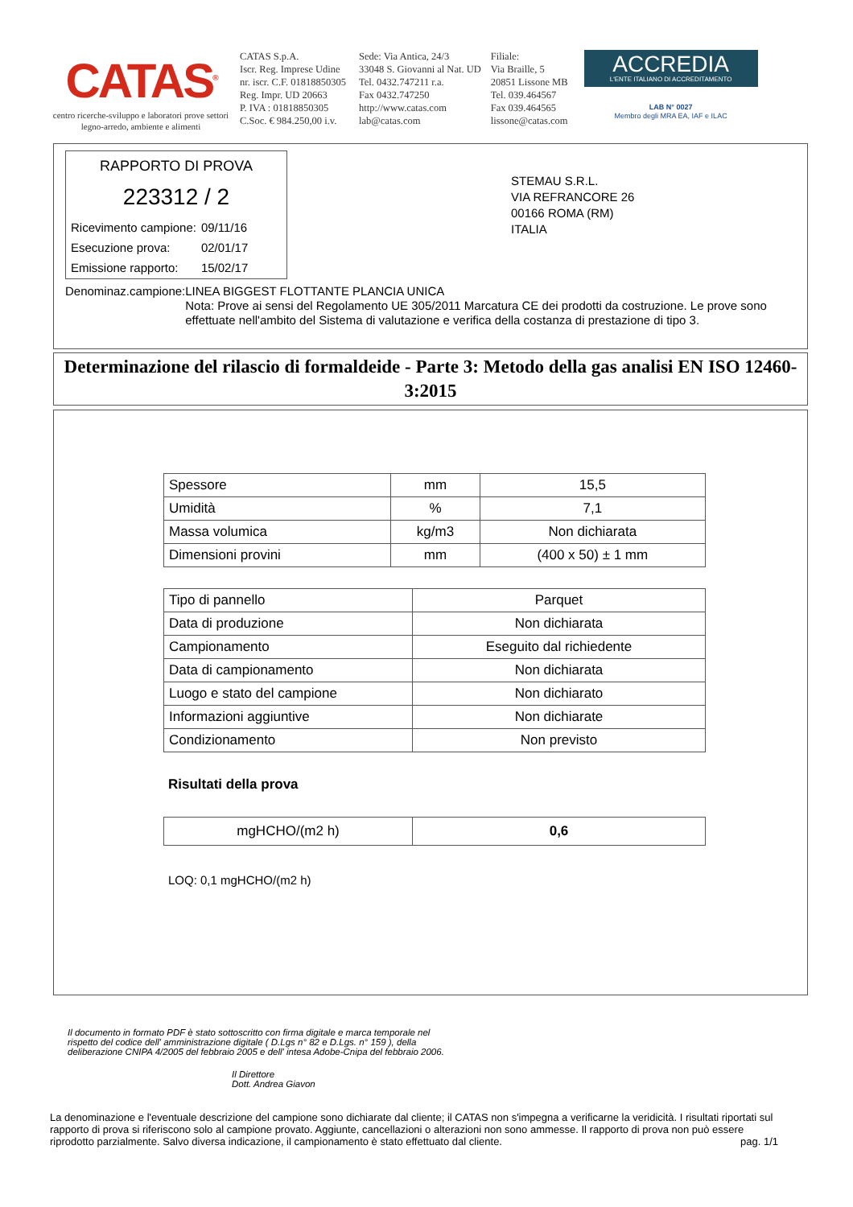CATAS<sup>®</sup>
centro ricerche-sviluppo e laboratori prove settori legno-arredo, ambiente e alimenti
CATAS S.p.A.
Iscr. Reg. Imprese Udine
nr. iscr. C.F. 01818850305
Reg. Impr. UD 20663
P. IVA : 01818850305
C.Soc. € 984.250,00 i.v.
Sede: Via Antica, 24/3
33048 S. Giovanni al Nat. UD
Tel. 0432.747211 r.a.
Fax 0432.747250
http://www.catas.com
lab@catas.com
Filiale:
Via Braille, 5
20851 Lissone MB
Tel. 039.464567
Fax 039.464565
lissone@catas.com
ACCREDIA
L'ENTE ITALIANO DI ACCREDITAMENTO
LAB N° 0027
Membro degli MRA EA, IAF e ILAC
RAPPORTO DI PROVA
223312 / 2
| Ricevimento campione: | 09/11/16 |
| Esecuzione prova: | 02/01/17 |
| Emissione rapporto: | 15/02/17 |
STEMAU S.R.L.
VIA REFRANCORE 26
00166 ROMA (RM)
ITALIA
Denominaz.campione: LINEA BIGGEST FLOTTANTE PLANCIA UNICA
Nota: Prove ai sensi del Regolamento UE 305/2011 Marcatura CE dei prodotti da costruzione. Le prove sono effettuate nell'ambito del Sistema di valutazione e verifica della costanza di prestazione di tipo 3.
Determinazione del rilascio di formaldeide - Parte 3: Metodo della gas analisi EN ISO 12460-3:2015
| Spessore | mm | 15,5 |
| Umidità | % | 7,1 |
| Massa volumica | kg/m3 | Non dichiarata |
| Dimensioni provini | mm | (400 x 50) ± 1 mm |
| Tipo di pannello | Parquet |
| Data di produzione | Non dichiarata |
| Campionamento | Eseguito dal richiedente |
| Data di campionamento | Non dichiarata |
| Luogo e stato del campione | Non dichiarato |
| Informazioni aggiuntive | Non dichiarate |
| Condizionamento | Non previsto |
Risultati della prova
| mgHCHO/(m2 h) | 0,6 |
LOQ: 0,1 mgHCHO/(m2 h)
Il documento in formato PDF è stato sottoscritto con firma digitale e marca temporale nel rispetto del codice dell' amministrazione digitale ( D.Lgs n° 82 e D.Lgs. n° 159 ), della deliberazione CNIPA 4/2005 del febbraio 2005 e dell' intesa Adobe-Cnipa del febbraio 2006.
Il Direttore
Dott. Andrea Giavon
La denominazione e l'eventuale descrizione del campione sono dichiarate dal cliente; il CATAS non s'impegna a verificarne la veridicità. I risultati riportati sul rapporto di prova si riferiscono solo al campione provato. Aggiunte, cancellazioni o alterazioni non sono ammesse. Il rapporto di prova non può essere riprodotto parzialmente. Salvo diversa indicazione, il campionamento è stato effettuato dal cliente. pag. 1/1